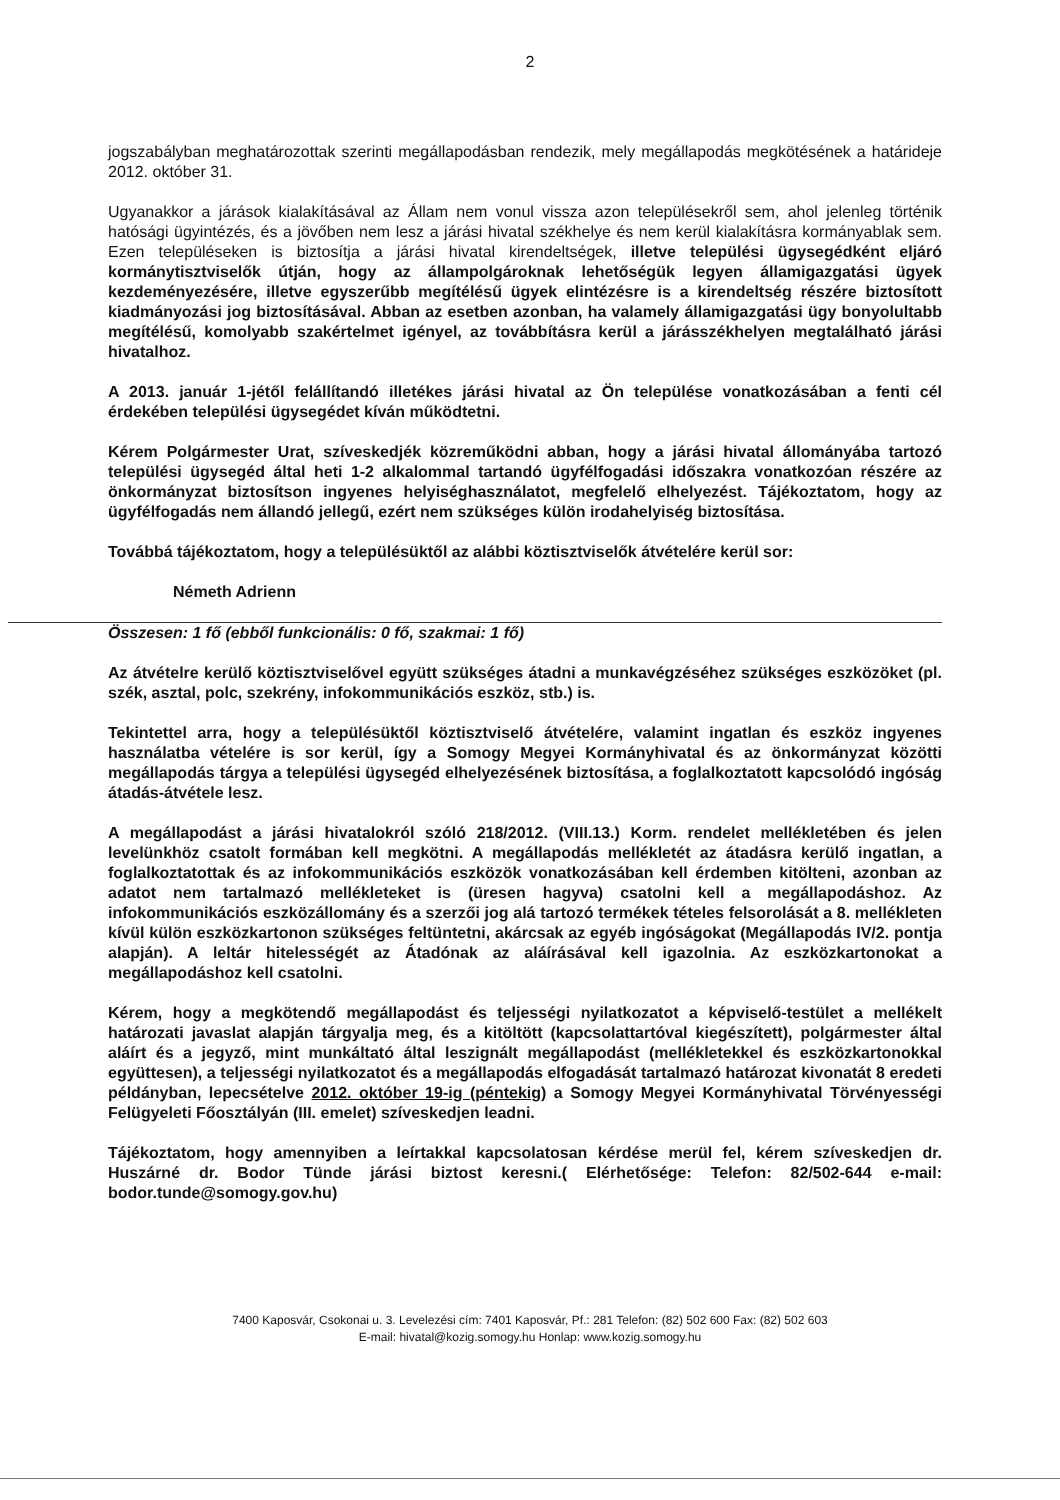2
jogszabályban meghatározottak szerinti megállapodásban rendezik, mely megállapodás megkötésének a határideje 2012. október 31.
Ugyanakkor a járások kialakításával az Állam nem vonul vissza azon településekről sem, ahol jelenleg történik hatósági ügyintézés, és a jövőben nem lesz a járási hivatal székhelye és nem kerül kialakításra kormányablak sem. Ezen településeken is biztosítja a járási hivatal kirendeltségek, illetve települési ügysegédként eljáró kormánytisztviselők útján, hogy az állampolgároknak lehetőségük legyen államigazgatási ügyek kezdeményezésére, illetve egyszerűbb megítélésű ügyek elintézésre is a kirendeltség részére biztosított kiadmányozási jog biztosításával. Abban az esetben azonban, ha valamely államigazgatási ügy bonyolultabb megítélésű, komolyabb szakértelmet igényel, az továbbításra kerül a járásszékhelyen megtalálható járási hivatalhoz.
A 2013. január 1-jétől felállítandó illetékes járási hivatal az Ön települése vonatkozásában a fenti cél érdekében települési ügysegédet kíván működtetni.
Kérem Polgármester Urat, szíveskedjék közreműködni abban, hogy a járási hivatal állományába tartozó települési ügysegéd által heti 1-2 alkalommal tartandó ügyfélfogadási időszakra vonatkozóan részére az önkormányzat biztosítson ingyenes helyiséghasználatot, megfelelő elhelyezést. Tájékoztatom, hogy az ügyfélfogadás nem állandó jellegű, ezért nem szükséges külön irodahelyiség biztosítása.
Továbbá tájékoztatom, hogy a településüktől az alábbi köztisztviselők átvételére kerül sor:
Németh Adrienn
Összesen: 1 fő (ebből funkcionális: 0 fő, szakmai: 1 fő)
Az átvételre kerülő köztisztviselővel együtt szükséges átadni a munkavégzéséhez szükséges eszközöket (pl. szék, asztal, polc, szekrény, infokommunikációs eszköz, stb.) is.
Tekintettel arra, hogy a településüktől köztisztviselő átvételére, valamint ingatlan és eszköz ingyenes használatba vételére is sor kerül, így a Somogy Megyei Kormányhivatal és az önkormányzat közötti megállapodás tárgya a települési ügysegéd elhelyezésének biztosítása, a foglalkoztatott kapcsolódó ingóság átadás-átvétele lesz.
A megállapodást a járási hivatalokról szóló 218/2012. (VIII.13.) Korm. rendelet mellékletében és jelen levelünkhöz csatolt formában kell megkötni. A megállapodás mellékletét az átadásra kerülő ingatlan, a foglalkoztatottak és az infokommunikációs eszközök vonatkozásában kell érdemben kitölteni, azonban az adatot nem tartalmazó mellékleteket is (üresen hagyva) csatolni kell a megállapodáshoz. Az infokommunikációs eszközállomány és a szerzői jog alá tartozó termékek tételes felsorolását a 8. mellékleten kívül külön eszközkartonon szükséges feltüntetni, akárcsak az egyéb ingóságokat (Megállapodás IV/2. pontja alapján). A leltár hitelességét az Átadónak az aláírásával kell igazolnia. Az eszközkartonokat a megállapodáshoz kell csatolni.
Kérem, hogy a megkötendő megállapodást és teljességi nyilatkozatot a képviselő-testület a mellékelt határozati javaslat alapján tárgyalja meg, és a kitöltött (kapcsolattartóval kiegészített), polgármester által aláírt és a jegyző, mint munkáltató által leszignált megállapodást (mellékletekkel és eszközkartonokkal együttesen), a teljességi nyilatkozatot és a megállapodás elfogadását tartalmazó határozat kivonatát 8 eredeti példányban, lepecsételve 2012. október 19-ig (péntekig) a Somogy Megyei Kormányhivatal Törvényességi Felügyeleti Főosztályán (III. emelet) szíveskedjen leadni.
Tájékoztatom, hogy amennyiben a leírtakkal kapcsolatosan kérdése merül fel, kérem szíveskedjen dr. Huszárné dr. Bodor Tünde járási biztost keresni.( Elérhetősége: Telefon: 82/502-644 e-mail: bodor.tunde@somogy.gov.hu)
7400 Kaposvár, Csokonai u. 3. Levelezési cím: 7401 Kaposvár, Pf.: 281 Telefon: (82) 502 600 Fax: (82) 502 603
E-mail: hivatal@kozig.somogy.hu Honlap: www.kozig.somogy.hu